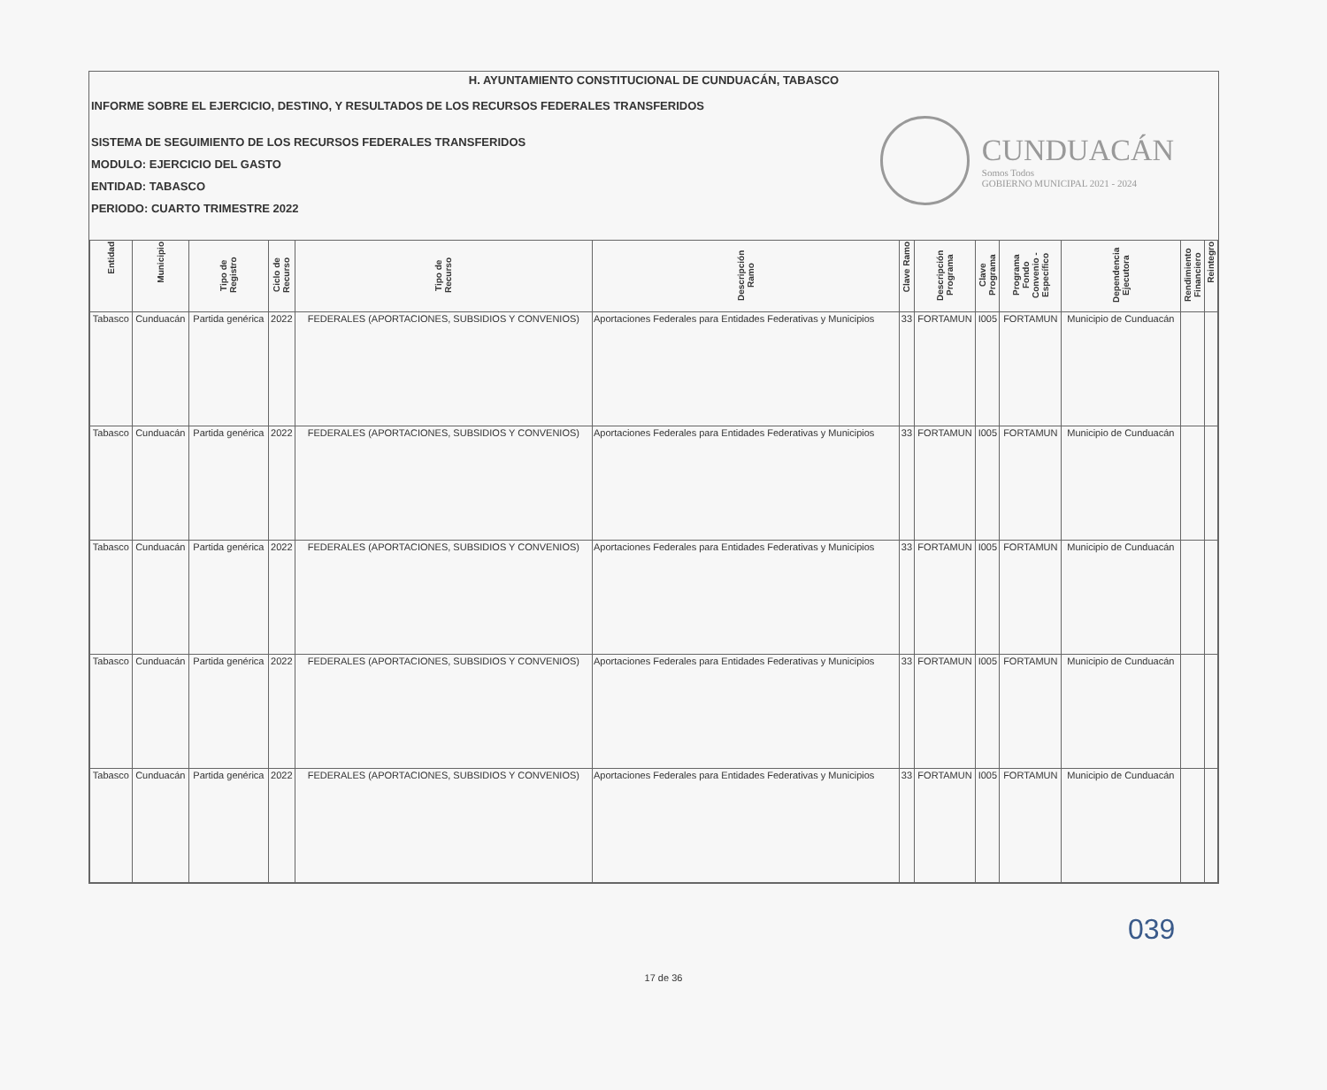H. AYUNTAMIENTO CONSTITUCIONAL DE CUNDUACÁN, TABASCO
INFORME SOBRE EL EJERCICIO, DESTINO, Y RESULTADOS DE LOS RECURSOS FEDERALES TRANSFERIDOS
SISTEMA DE SEGUIMIENTO DE LOS RECURSOS FEDERALES TRANSFERIDOS
MODULO: EJERCICIO DEL GASTO
ENTIDAD: TABASCO
PERIODO: CUARTO TRIMESTRE 2022
CUNDUACÁN
Somos Todos
GOBIERNO MUNICIPAL 2021 - 2024
| Entidad | Municipio | Tipo de Registro | Ciclo de Recurso | Tipo de Recurso | Descripción Ramo | Clave Ramo | Descripción Programa | Clave Programa | Programa Fondo Convenio - Específico | Dependencia Ejecutora | Rendimiento Financiero | Reintegro |
| --- | --- | --- | --- | --- | --- | --- | --- | --- | --- | --- | --- | --- |
| Tabasco | Cunduacán | Partida genérica | 2022 | FEDERALES (APORTACIONES, SUBSIDIOS Y CONVENIOS) | Aportaciones Federales para Entidades Federativas y Municipios | 33 | FORTAMUN | I005 | FORTAMUN | Municipio de Cunduacán | | |
| Tabasco | Cunduacán | Partida genérica | 2022 | FEDERALES (APORTACIONES, SUBSIDIOS Y CONVENIOS) | Aportaciones Federales para Entidades Federativas y Municipios | 33 | FORTAMUN | I005 | FORTAMUN | Municipio de Cunduacán | | |
| Tabasco | Cunduacán | Partida genérica | 2022 | FEDERALES (APORTACIONES, SUBSIDIOS Y CONVENIOS) | Aportaciones Federales para Entidades Federativas y Municipios | 33 | FORTAMUN | I005 | FORTAMUN | Municipio de Cunduacán | | |
| Tabasco | Cunduacán | Partida genérica | 2022 | FEDERALES (APORTACIONES, SUBSIDIOS Y CONVENIOS) | Aportaciones Federales para Entidades Federativas y Municipios | 33 | FORTAMUN | I005 | FORTAMUN | Municipio de Cunduacán | | |
| Tabasco | Cunduacán | Partida genérica | 2022 | FEDERALES (APORTACIONES, SUBSIDIOS Y CONVENIOS) | Aportaciones Federales para Entidades Federativas y Municipios | 33 | FORTAMUN | I005 | FORTAMUN | Municipio de Cunduacán | | |
039
17 de 36